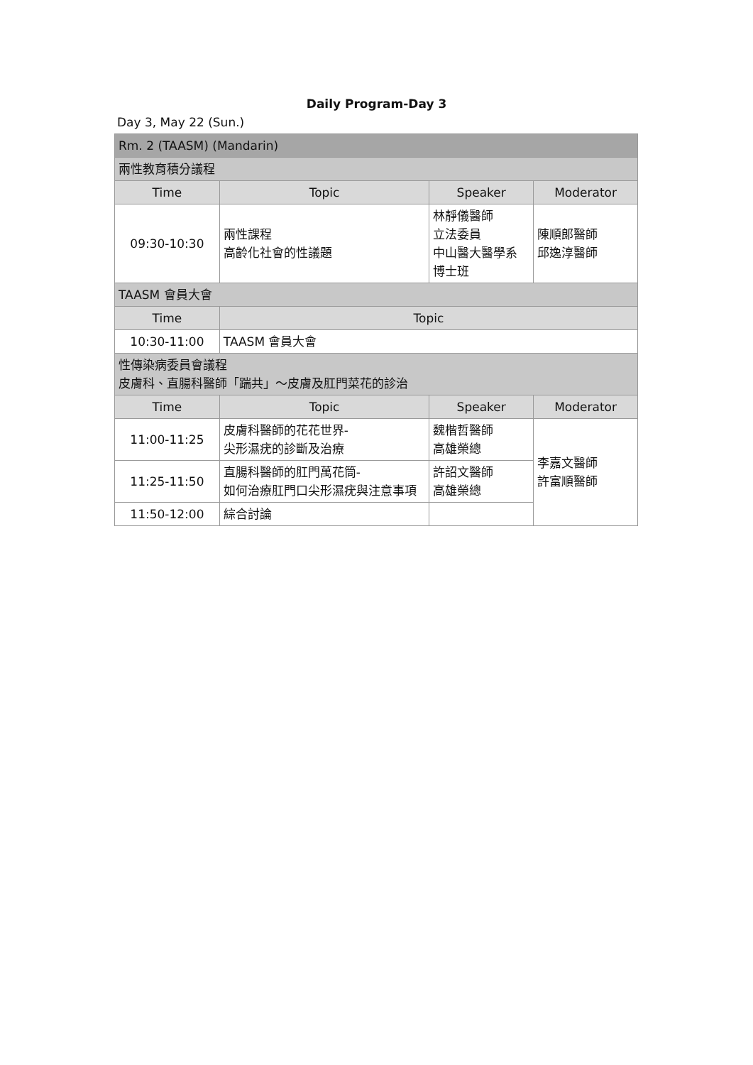Daily Program-Day 3
Day 3, May 22 (Sun.)
| Rm. 2 (TAASM) (Mandarin) | | | |
| 兩性教育積分議程 | | | |
| Time | Topic | Speaker | Moderator |
| 09:30-10:30 | 兩性課程 高齡化社會的性議題 | 林靜儀醫師 立法委員 中山醫大醫學系 博士班 | 陳順郎醫師 邱逸淳醫師 |
| TAASM 會員大會 | | | |
| Time | Topic | | |
| 10:30-11:00 | TAASM 會員大會 | | |
| 性傳染病委員會議程 皮膚科、直腸科醫師「踹共」～皮膚及肛門菜花的診治 | | | |
| Time | Topic | Speaker | Moderator |
| 11:00-11:25 | 皮膚科醫師的花花世界- 尖形濕疣的診斷及治療 | 魏楷哲醫師 高雄榮總 | 李嘉文醫師 許富順醫師 |
| 11:25-11:50 | 直腸科醫師的肛門萬花筒- 如何治療肛門口尖形濕疣與注意事項 | 許詔文醫師 高雄榮總 | |
| 11:50-12:00 | 綜合討論 | | |